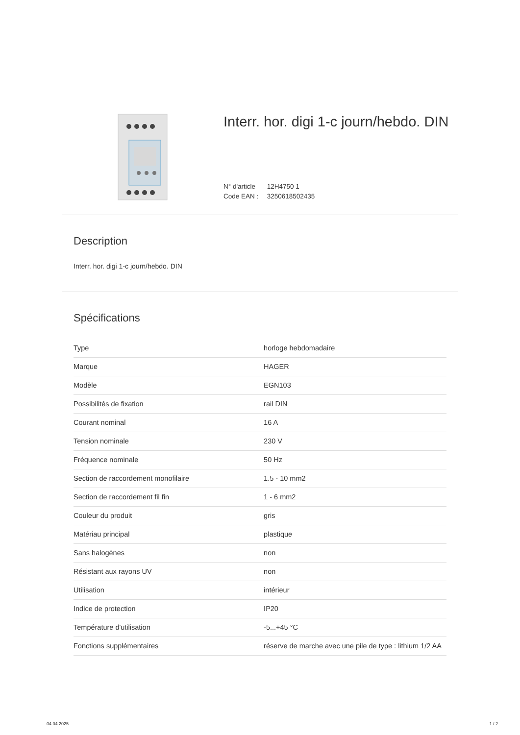Interr. hor. digi 1-c journ/hebdo. DIN
N° d'article 12H4750 1
Code EAN : 3250618502435
Description
Interr. hor. digi 1-c journ/hebdo. DIN
Spécifications
| Type | horloge hebdomadaire |
| Marque | HAGER |
| Modèle | EGN103 |
| Possibilités de fixation | rail DIN |
| Courant nominal | 16 A |
| Tension nominale | 230 V |
| Fréquence nominale | 50 Hz |
| Section de raccordement monofilaire | 1.5 - 10 mm2 |
| Section de raccordement fil fin | 1 - 6 mm2 |
| Couleur du produit | gris |
| Matériau principal | plastique |
| Sans halogènes | non |
| Résistant aux rayons UV | non |
| Utilisation | intérieur |
| Indice de protection | IP20 |
| Température d'utilisation | -5...+45 °C |
| Fonctions supplémentaires | réserve de marche avec une pile de type : lithium 1/2 AA |
04.04.2025 1 / 2